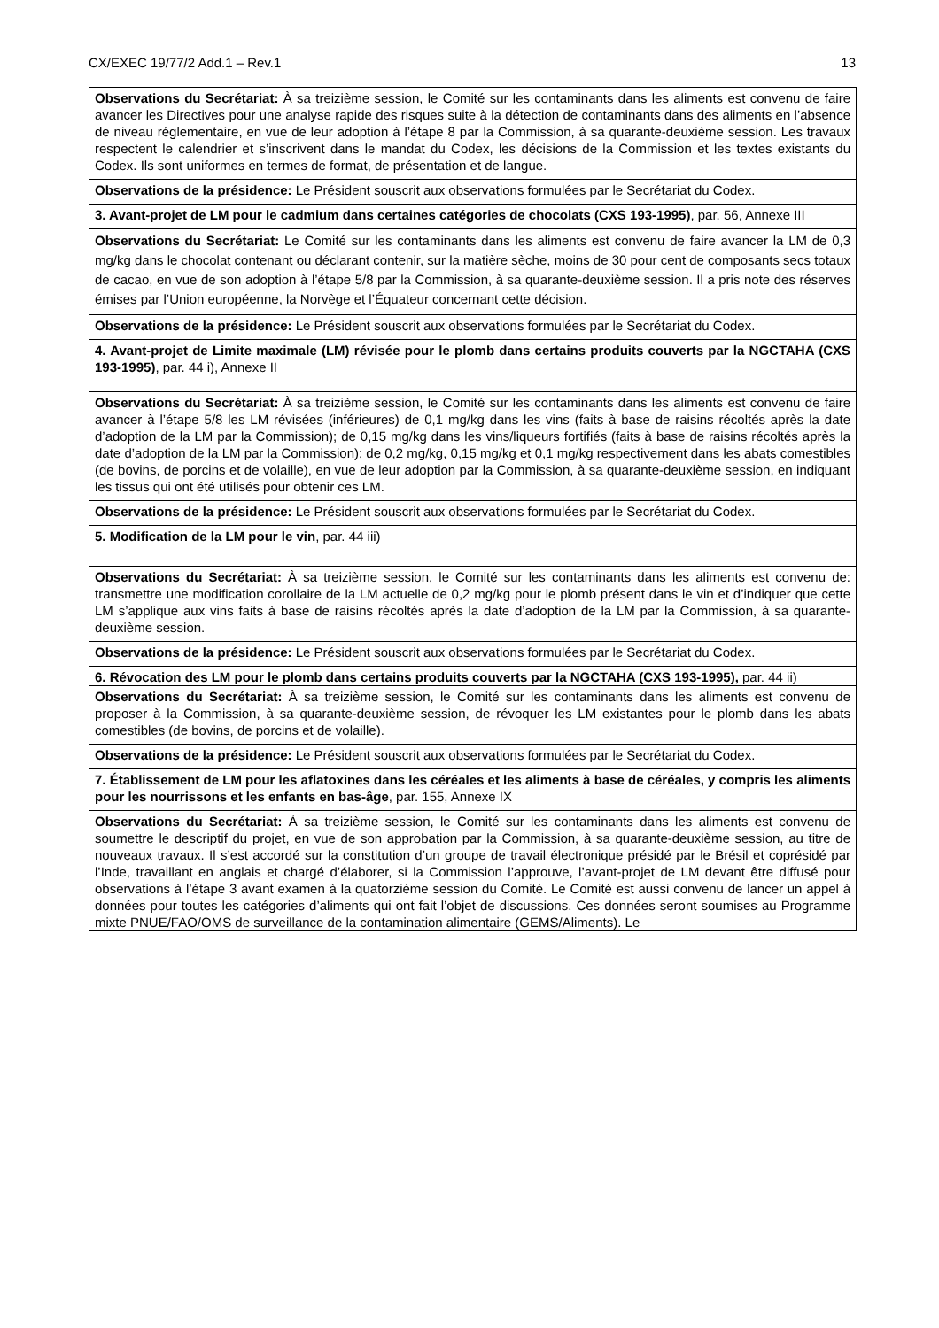CX/EXEC 19/77/2 Add.1 – Rev.1 13
| Observations du Secrétariat: À sa treizième session, le Comité sur les contaminants dans les aliments est convenu de faire avancer les Directives pour une analyse rapide des risques suite à la détection de contaminants dans des aliments en l’absence de niveau réglementaire, en vue de leur adoption à l’étape 8 par la Commission, à sa quarante-deuxième session. Les travaux respectent le calendrier et s’inscrivent dans le mandat du Codex, les décisions de la Commission et les textes existants du Codex. Ils sont uniformes en termes de format, de présentation et de langue. |
| Observations de la présidence: Le Président souscrit aux observations formulées par le Secrétariat du Codex. |
| 3. Avant-projet de LM pour le cadmium dans certaines catégories de chocolats (CXS 193-1995) , par. 56, Annexe III |
| Observations du Secrétariat: Le Comité sur les contaminants dans les aliments est convenu de faire avancer la LM de 0,3 mg/kg dans le chocolat contenant ou déclarant contenir, sur la matière sèche, moins de 30 pour cent de composants secs totaux de cacao, en vue de son adoption à l’étape 5/8 par la Commission, à sa quarante-deuxième session. Il a pris note des réserves émises par l’Union européenne, la Norvège et l’Équateur concernant cette décision. |
| Observations de la présidence: Le Président souscrit aux observations formulées par le Secrétariat du Codex. |
| 4. Avant-projet de Limite maximale (LM) révisée pour le plomb dans certains produits couverts par la NGCTAHA (CXS 193-1995) , par. 44 i), Annexe II |
| Observations du Secrétariat: À sa treizième session, le Comité sur les contaminants dans les aliments est convenu de faire avancer à l’étape 5/8 les LM révisées (inférieures) de 0,1 mg/kg dans les vins (faits à base de raisins récoltés après la date d’adoption de la LM par la Commission); de 0,15 mg/kg dans les vins/liqueurs fortifiés (faits à base de raisins récoltés après la date d’adoption de la LM par la Commission); de 0,2 mg/kg, 0,15 mg/kg et 0,1 mg/kg respectivement dans les abats comestibles (de bovins, de porcins et de volaille), en vue de leur adoption par la Commission, à sa quarante-deuxième session, en indiquant les tissus qui ont été utilisés pour obtenir ces LM. |
| Observations de la présidence: Le Président souscrit aux observations formulées par le Secrétariat du Codex. |
| 5. Modification de la LM pour le vin , par. 44 iii) |
| Observations du Secrétariat: À sa treizième session, le Comité sur les contaminants dans les aliments est convenu de: transmettre une modification corollaire de la LM actuelle de 0,2 mg/kg pour le plomb présent dans le vin et d’indiquer que cette LM s’applique aux vins faits à base de raisins récoltés après la date d’adoption de la LM par la Commission, à sa quarante-deuxième session. |
| Observations de la présidence: Le Président souscrit aux observations formulées par le Secrétariat du Codex. |
| 6. Révocation des LM pour le plomb dans certains produits couverts par la NGCTAHA (CXS 193-1995), par. 44 ii) |
| Observations du Secrétariat: À sa treizième session, le Comité sur les contaminants dans les aliments est convenu de proposer à la Commission, à sa quarante-deuxième session, de révoquer les LM existantes pour le plomb dans les abats comestibles (de bovins, de porcins et de volaille). |
| Observations de la présidence: Le Président souscrit aux observations formulées par le Secrétariat du Codex. |
| 7. Établissement de LM pour les aflatoxines dans les céréales et les aliments à base de céréales, y compris les aliments pour les nourrissons et les enfants en bas-âge , par. 155, Annexe IX |
| Observations du Secrétariat: À sa treizième session, le Comité sur les contaminants dans les aliments est convenu de soumettre le descriptif du projet, en vue de son approbation par la Commission, à sa quarante-deuxième session, au titre de nouveaux travaux. Il s’est accordé sur la constitution d’un groupe de travail électronique présidé par le Brésil et coprésidé par l’Inde, travaillant en anglais et chargé d’élaborer, si la Commission l’approuve, l’avant-projet de LM devant être diffusé pour observations à l’étape 3 avant examen à la quatorzième session du Comité. Le Comité est aussi convenu de lancer un appel à données pour toutes les catégories d’aliments qui ont fait l’objet de discussions. Ces données seront soumises au Programme mixte PNUE/FAO/OMS de surveillance de la contamination alimentaire (GEMS/Aliments). Le |